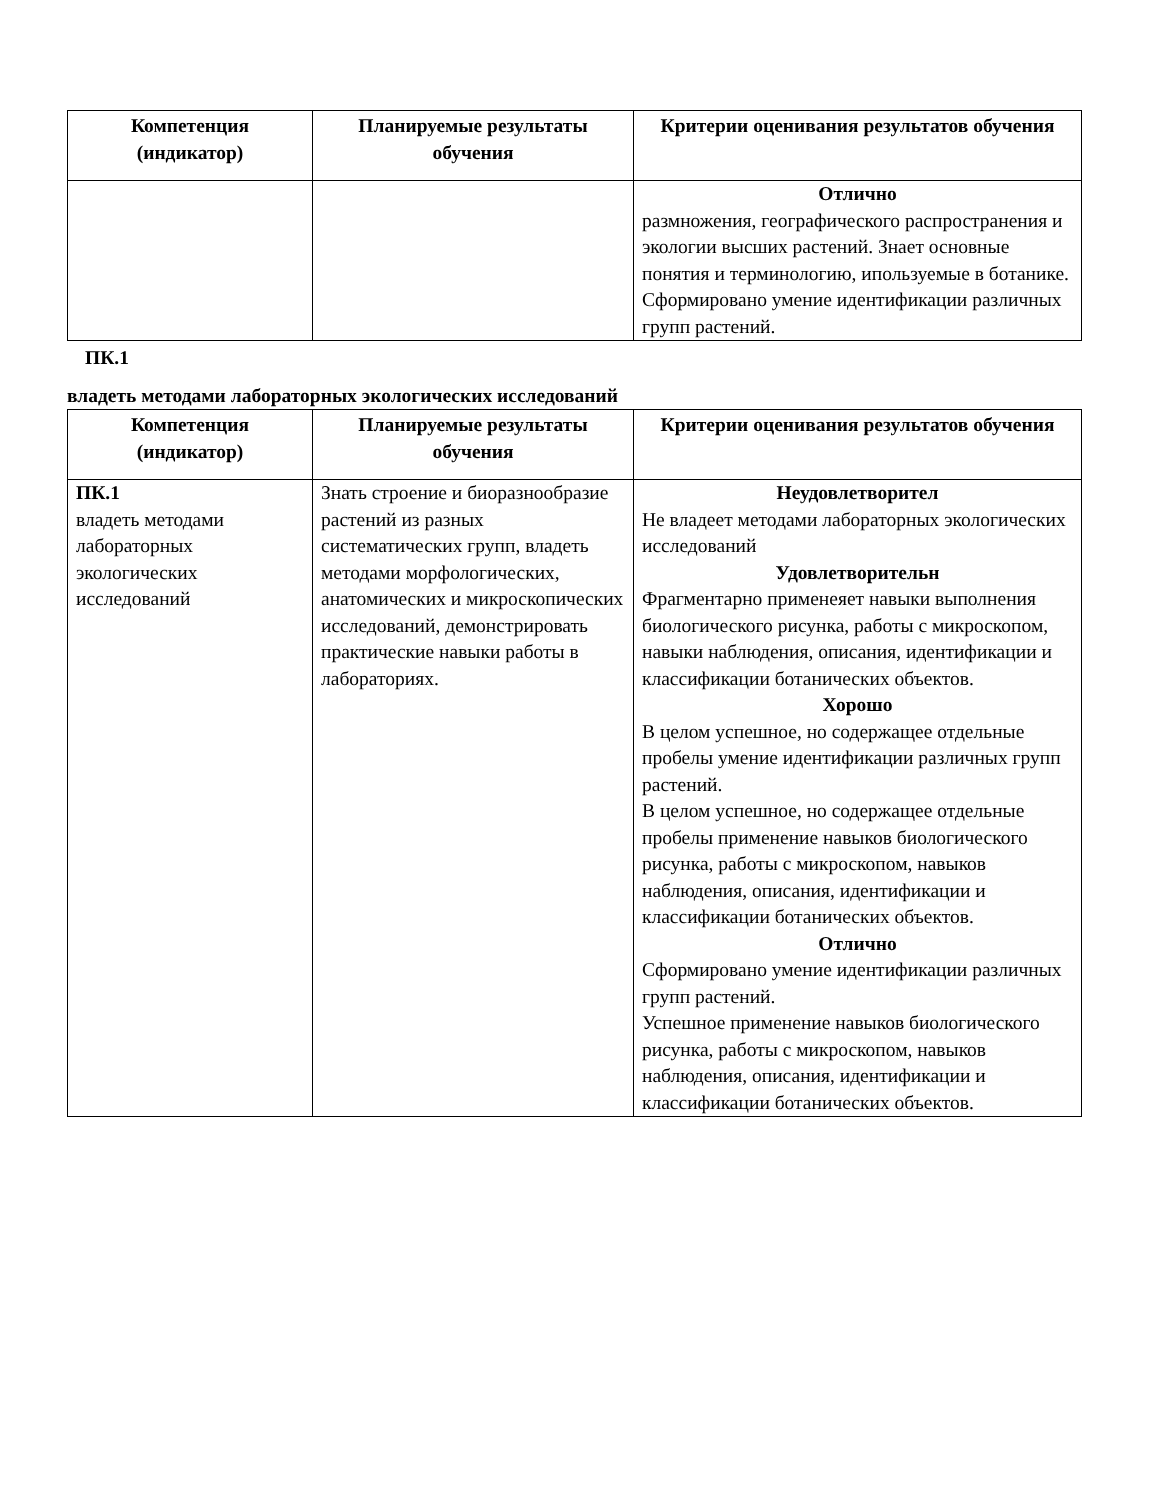| Компетенция (индикатор) | Планируемые результаты обучения | Критерии оценивания результатов обучения |
| --- | --- | --- |
| | | Отлично размножения, географического распространения и экологии высших растений. Знает основные понятия и терминологию, ипользуемые в ботанике. Сформировано умение идентификации различных групп растений. |
ПК.1
владеть методами лабораторных экологических исследований
| Компетенция (индикатор) | Планируемые результаты обучения | Критерии оценивания результатов обучения |
| --- | --- | --- |
| ПК.1 владеть методами лабораторных экологических исследований | Знать строение и биоразнообразие растений из разных систематических групп, владеть методами морфологических, анатомических и микроскопических исследований, демонстрировать практические навыки работы в лабораториях. | Неудовлетворител Не владеет методами лабораторных экологических исследований Удовлетворительн Фрагментарно применеяет навыки выполнения биологического рисунка, работы с микроскопом, навыки наблюдения, описания, идентификации и классификации ботанических объектов. Хорошо В целом успешное, но содержащее отдельные пробелы умение идентификации различных групп растений. В целом успешное, но содержащее отдельные пробелы применение навыков биологического рисунка, работы с микроскопом, навыков наблюдения, описания, идентификации и классификации ботанических объектов. Отлично Сформировано умение идентификации различных групп растений. Успешное применение навыков биологического рисунка, работы с микроскопом, навыков наблюдения, описания, идентификации и классификации ботанических объектов. |